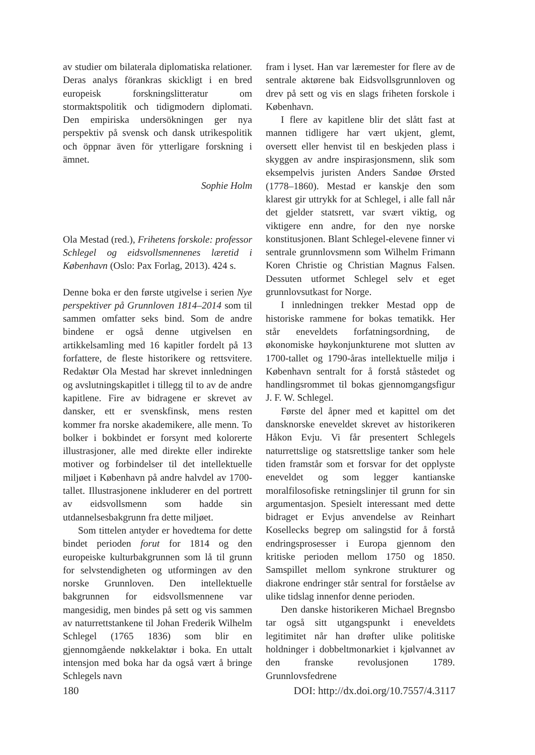av studier om bilaterala diplomatiska relationer. Deras analys förankras skickligt i en bred europeisk forskningslitteratur om stormaktspolitik och tidigmodern diplomati. Den empiriska undersökningen ger nya perspektiv på svensk och dansk utrikespolitik och öppnar även för ytterligare forskning i ämnet.
Sophie Holm
Ola Mestad (red.), Frihetens forskole: professor Schlegel og eidsvollsmennenes læretid i København (Oslo: Pax Forlag, 2013). 424 s.
Denne boka er den første utgivelse i serien Nye perspektiver på Grunnloven 1814–2014 som til sammen omfatter seks bind. Som de andre bindene er også denne utgivelsen en artikkelsamling med 16 kapitler fordelt på 13 forfattere, de fleste historikere og rettsvitere. Redaktør Ola Mestad har skrevet innledningen og avslutningskapitlet i tillegg til to av de andre kapitlene. Fire av bidragene er skrevet av dansker, ett er svenskfinsk, mens resten kommer fra norske akademikere, alle menn. To bolker i bokbindet er forsynt med kolorerte illustrasjoner, alle med direkte eller indirekte motiver og forbindelser til det intellektuelle miljøet i København på andre halvdel av 1700-tallet. Illustrasjonene inkluderer en del portrett av eidsvollsmenn som hadde sin utdannelsesbakgrunn fra dette miljøet.
Som tittelen antyder er hovedtema for dette bindet perioden forut for 1814 og den europeiske kulturbakgrunnen som lå til grunn for selvstendigheten og utformingen av den norske Grunnloven. Den intellektuelle bakgrunnen for eidsvollsmennene var mangesidig, men bindes på sett og vis sammen av naturrettstankene til Johan Frederik Wilhelm Schlegel (1765 1836) som blir en gjennomgående nøkkelaktør i boka. En uttalt intensjon med boka har da også vært å bringe Schlegels navn
fram i lyset. Han var læremester for flere av de sentrale aktørene bak Eidsvollsgrunnloven og drev på sett og vis en slags friheten forskole i København.
I flere av kapitlene blir det slått fast at mannen tidligere har vært ukjent, glemt, oversett eller henvist til en beskjeden plass i skyggen av andre inspirasjonsmenn, slik som eksempelvis juristen Anders Sandøe Ørsted (1778–1860). Mestad er kanskje den som klarest gir uttrykk for at Schlegel, i alle fall når det gjelder statsrett, var svært viktig, og viktigere enn andre, for den nye norske konstitusjonen. Blant Schlegel-elevene finner vi sentrale grunnlovsmenn som Wilhelm Frimann Koren Christie og Christian Magnus Falsen. Dessuten utformet Schlegel selv et eget grunnlovsutkast for Norge.
I innledningen trekker Mestad opp de historiske rammene for bokas tematikk. Her står eneveldets forfatningsordning, de økonomiske høykonjunkturene mot slutten av 1700-tallet og 1790-åras intellektuelle miljø i København sentralt for å forstå ståstedet og handlingsrommet til bokas gjennomgangsfigur J. F. W. Schlegel.
Første del åpner med et kapittel om det dansknorske eneveldet skrevet av historikeren Håkon Evju. Vi får presentert Schlegels naturrettslige og statsrettslige tanker som hele tiden framstår som et forsvar for det opplyste eneveldet og som legger kantianske moralfilosofiske retningslinjer til grunn for sin argumentasjon. Spesielt interessant med dette bidraget er Evjus anvendelse av Reinhart Kosellecks begrep om salingstid for å forstå endringsprosesser i Europa gjennom den kritiske perioden mellom 1750 og 1850. Samspillet mellom synkrone strukturer og diakrone endringer står sentral for forståelse av ulike tidslag innenfor denne perioden.
Den danske historikeren Michael Bregnsbo tar også sitt utgangspunkt i eneveldets legitimitet når han drøfter ulike politiske holdninger i dobbeltmonarkiet i kjølvannet av den franske revolusjonen 1789. Grunnlovsfedrene
180 DOI: http://dx.doi.org/10.7557/4.3117